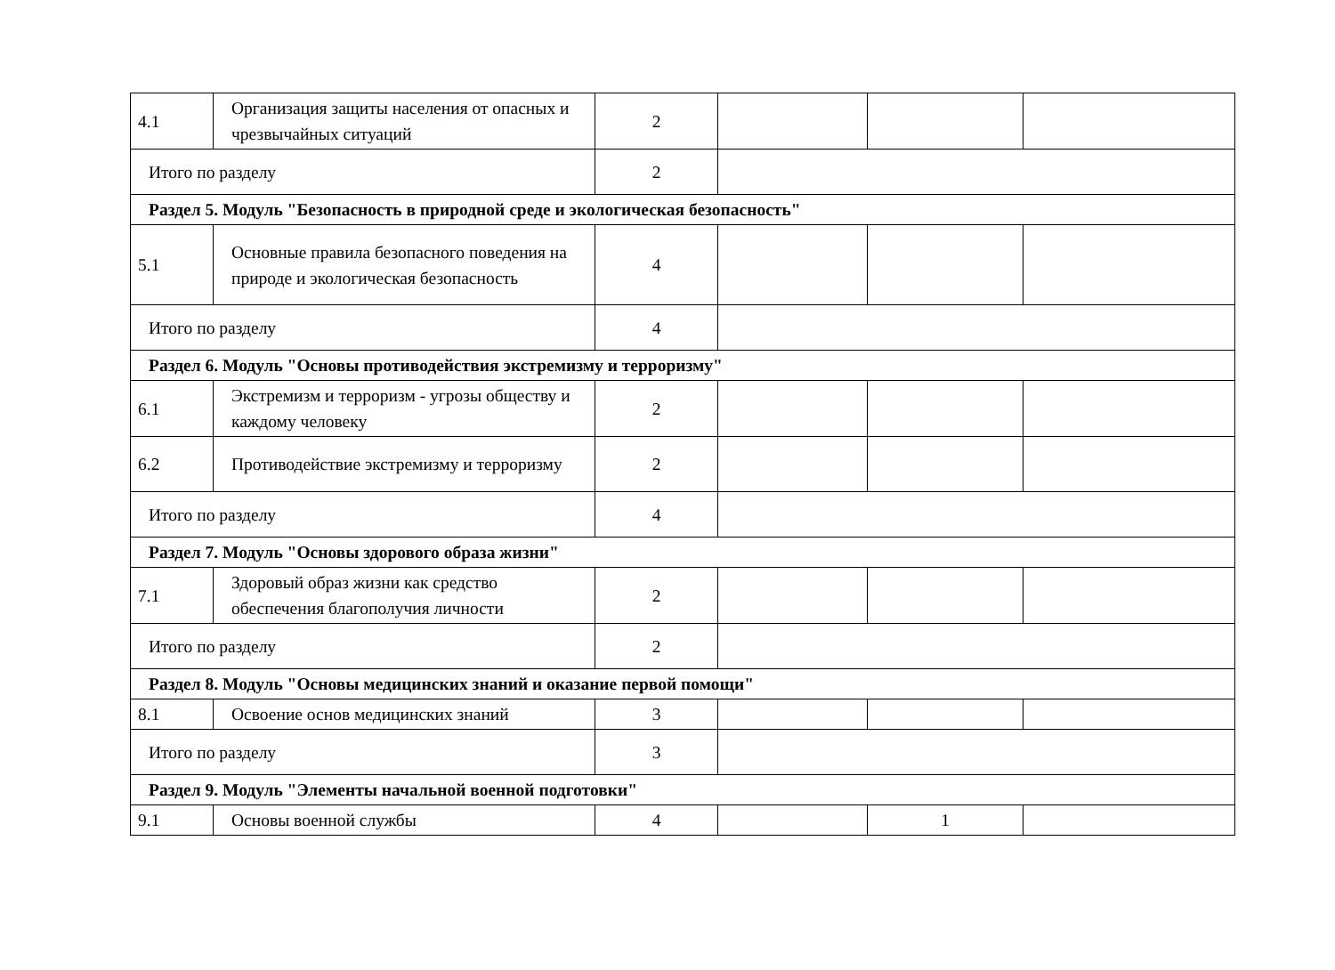| 4.1 | Организация защиты населения от опасных и чрезвычайных ситуаций | 2 | | | |
| Итого по разделу | | 2 | | | |
| Раздел 5. Модуль "Безопасность в природной среде и экологическая безопасность" | | | | | |
| 5.1 | Основные правила безопасного поведения на природе и экологическая безопасность | 4 | | | |
| Итого по разделу | | 4 | | | |
| Раздел 6. Модуль "Основы противодействия экстремизму и терроризму" | | | | | |
| 6.1 | Экстремизм и терроризм - угрозы обществу и каждому человеку | 2 | | | |
| 6.2 | Противодействие экстремизму и терроризму | 2 | | | |
| Итого по разделу | | 4 | | | |
| Раздел 7. Модуль "Основы здорового образа жизни" | | | | | |
| 7.1 | Здоровый образ жизни как средство обеспечения благополучия личности | 2 | | | |
| Итого по разделу | | 2 | | | |
| Раздел 8. Модуль "Основы медицинских знаний и оказание первой помощи" | | | | | |
| 8.1 | Освоение основ медицинских знаний | 3 | | | |
| Итого по разделу | | 3 | | | |
| Раздел 9. Модуль "Элементы начальной военной подготовки" | | | | | |
| 9.1 | Основы военной службы | 4 | | 1 | |